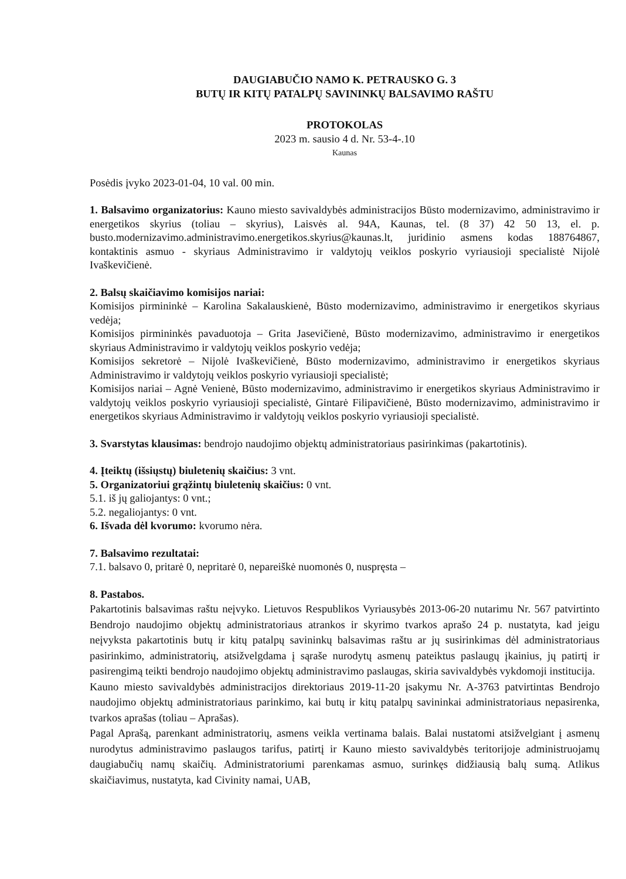DAUGIABUČIO NAMO K. PETRAUSKO G. 3
BUTŲ IR KITŲ PATALPŲ SAVININKŲ BALSAVIMO RAŠTU
PROTOKOLAS
2023 m. sausio 4 d. Nr. 53-4-.10
Kaunas
Posėdis įvyko 2023-01-04, 10 val. 00 min.
1. Balsavimo organizatorius: Kauno miesto savivaldybės administracijos Būsto modernizavimo, administravimo ir energetikos skyrius (toliau – skyrius), Laisvės al. 94A, Kaunas, tel. (8 37) 42 50 13, el. p. busto.modernizavimo.administravimo.energetikos.skyrius@kaunas.lt, juridinio asmens kodas 188764867, kontaktinis asmuo - skyriaus Administravimo ir valdytojų veiklos poskyrio vyriausioji specialistė Nijolė Ivaškevičienė.
2. Balsų skaičiavimo komisijos nariai:
Komisijos pirmininkė – Karolina Sakalauskienė, Būsto modernizavimo, administravimo ir energetikos skyriaus vedėja;
Komisijos pirmininkės pavaduotoja – Grita Jasevičienė, Būsto modernizavimo, administravimo ir energetikos skyriaus Administravimo ir valdytojų veiklos poskyrio vedėja;
Komisijos sekretorė – Nijolė Ivaškevičienė, Būsto modernizavimo, administravimo ir energetikos skyriaus Administravimo ir valdytojų veiklos poskyrio vyriausioji specialistė;
Komisijos nariai – Agnė Venienė, Būsto modernizavimo, administravimo ir energetikos skyriaus Administravimo ir valdytojų veiklos poskyrio vyriausioji specialistė, Gintarė Filipavičienė, Būsto modernizavimo, administravimo ir energetikos skyriaus Administravimo ir valdytojų veiklos poskyrio vyriausioji specialistė.
3. Svarstytas klausimas: bendrojo naudojimo objektų administratoriaus pasirinkimas (pakartotinis).
4. Įteiktų (išsiųstų) biuletenių skaičius: 3 vnt.
5. Organizatoriui grąžintų biuletenių skaičius: 0 vnt.
5.1. iš jų galiojantys: 0 vnt.;
5.2. negaliojantys: 0 vnt.
6. Išvada dėl kvorumo: kvorumo nėra.
7. Balsavimo rezultatai:
7.1. balsavo 0, pritarė 0, nepritarė 0, nepareiškė nuomonės 0, nuspręsta –
8. Pastabos.
Pakartotinis balsavimas raštu neįvyko. Lietuvos Respublikos Vyriausybės 2013-06-20 nutarimu Nr. 567 patvirtinto Bendrojo naudojimo objektų administratoriaus atrankos ir skyrimo tvarkos aprašo 24 p. nustatyta, kad jeigu neįvyksta pakartotinis butų ir kitų patalpų savininkų balsavimas raštu ar jų susirinkimas dėl administratoriaus pasirinkimo, administratorių, atsižvelgdama į sąraše nurodytų asmenų pateiktus paslaugų įkainius, jų patirtį ir pasirengimą teikti bendrojo naudojimo objektų administravimo paslaugas, skiria savivaldybės vykdomoji institucija.
Kauno miesto savivaldybės administracijos direktoriaus 2019-11-20 įsakymu Nr. A-3763 patvirtintas Bendrojo naudojimo objektų administratoriaus parinkimo, kai butų ir kitų patalpų savininkai administratoriaus nepasirenka, tvarkos aprašas (toliau – Aprašas).
Pagal Aprašą, parenkant administratorių, asmens veikla vertinama balais. Balai nustatomi atsižvelgiant į asmenų nurodytus administravimo paslaugos tarifus, patirtį ir Kauno miesto savivaldybės teritorijoje administruojamų daugiabučių namų skaičių. Administratoriumi parenkamas asmuo, surinkęs didžiausią balų sumą. Atlikus skaičiavimus, nustatyta, kad Civinity namai, UAB,